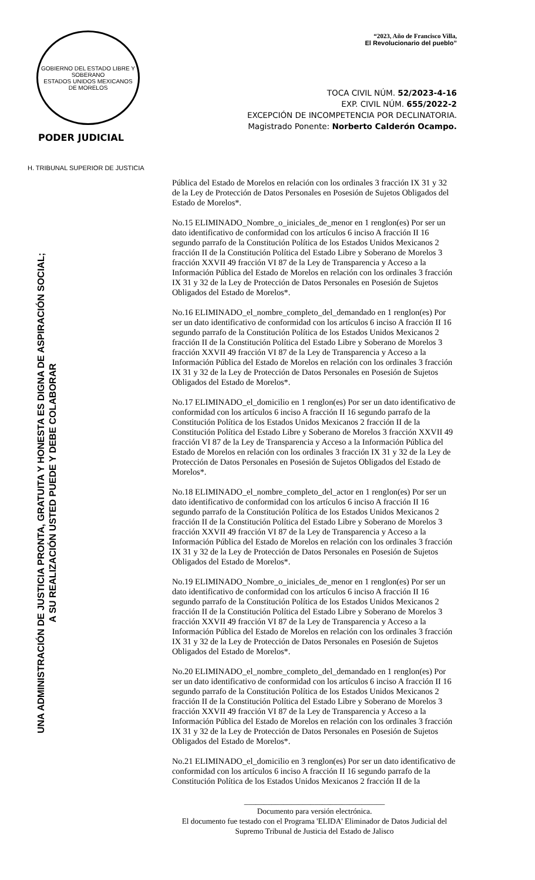GOBIERNO DEL ESTADO LIBRE Y SOBERANO
ESTADOS UNIDOS MEXICANOS
DE MORELOS
PODER JUDICIAL
H. TRIBUNAL SUPERIOR DE JUSTICIA
UNA ADMINISTRACIÓN DE JUSTICIA PRONTA, GRATUITA Y HONESTA ES DIGNA DE ASPIRACIÓN SOCIAL;
A SU REALIZACIÓN USTED PUEDE Y DEBE COLABORAR
“2023, Año de Francisco Villa,
El Revolucionario del pueblo”
TOCA CIVIL NÚM. 52/2023-4-16
EXP. CIVIL NÚM. 655/2022-2
EXCEPCIÓN DE INCOMPETENCIA POR DECLINATORIA.
Magistrado Ponente: Norberto Calderón Ocampo.
Pública del Estado de Morelos en relación con los ordinales 3 fracción IX 31 y 32 de la Ley de Protección de Datos Personales en Posesión de Sujetos Obligados del Estado de Morelos*.
No.15 ELIMINADO_Nombre_o_iniciales_de_menor en 1 renglon(es) Por ser un dato identificativo de conformidad con los artículos 6 inciso A fracción II 16 segundo parrafo de la Constitución Política de los Estados Unidos Mexicanos 2 fracción II de la Constitución Política del Estado Libre y Soberano de Morelos 3 fracción XXVII 49 fracción VI 87 de la Ley de Transparencia y Acceso a la Información Pública del Estado de Morelos en relación con los ordinales 3 fracción IX 31 y 32 de la Ley de Protección de Datos Personales en Posesión de Sujetos Obligados del Estado de Morelos*.
No.16 ELIMINADO_el_nombre_completo_del_demandado en 1 renglon(es) Por ser un dato identificativo de conformidad con los artículos 6 inciso A fracción II 16 segundo parrafo de la Constitución Política de los Estados Unidos Mexicanos 2 fracción II de la Constitución Política del Estado Libre y Soberano de Morelos 3 fracción XXVII 49 fracción VI 87 de la Ley de Transparencia y Acceso a la Información Pública del Estado de Morelos en relación con los ordinales 3 fracción IX 31 y 32 de la Ley de Protección de Datos Personales en Posesión de Sujetos Obligados del Estado de Morelos*.
No.17 ELIMINADO_el_domicilio en 1 renglon(es) Por ser un dato identificativo de conformidad con los artículos 6 inciso A fracción II 16 segundo parrafo de la Constitución Política de los Estados Unidos Mexicanos 2 fracción II de la Constitución Política del Estado Libre y Soberano de Morelos 3 fracción XXVII 49 fracción VI 87 de la Ley de Transparencia y Acceso a la Información Pública del Estado de Morelos en relación con los ordinales 3 fracción IX 31 y 32 de la Ley de Protección de Datos Personales en Posesión de Sujetos Obligados del Estado de Morelos*.
No.18 ELIMINADO_el_nombre_completo_del_actor en 1 renglon(es) Por ser un dato identificativo de conformidad con los artículos 6 inciso A fracción II 16 segundo parrafo de la Constitución Política de los Estados Unidos Mexicanos 2 fracción II de la Constitución Política del Estado Libre y Soberano de Morelos 3 fracción XXVII 49 fracción VI 87 de la Ley de Transparencia y Acceso a la Información Pública del Estado de Morelos en relación con los ordinales 3 fracción IX 31 y 32 de la Ley de Protección de Datos Personales en Posesión de Sujetos Obligados del Estado de Morelos*.
No.19 ELIMINADO_Nombre_o_iniciales_de_menor en 1 renglon(es) Por ser un dato identificativo de conformidad con los artículos 6 inciso A fracción II 16 segundo parrafo de la Constitución Política de los Estados Unidos Mexicanos 2 fracción II de la Constitución Política del Estado Libre y Soberano de Morelos 3 fracción XXVII 49 fracción VI 87 de la Ley de Transparencia y Acceso a la Información Pública del Estado de Morelos en relación con los ordinales 3 fracción IX 31 y 32 de la Ley de Protección de Datos Personales en Posesión de Sujetos Obligados del Estado de Morelos*.
No.20 ELIMINADO_el_nombre_completo_del_demandado en 1 renglon(es) Por ser un dato identificativo de conformidad con los artículos 6 inciso A fracción II 16 segundo parrafo de la Constitución Política de los Estados Unidos Mexicanos 2 fracción II de la Constitución Política del Estado Libre y Soberano de Morelos 3 fracción XXVII 49 fracción VI 87 de la Ley de Transparencia y Acceso a la Información Pública del Estado de Morelos en relación con los ordinales 3 fracción IX 31 y 32 de la Ley de Protección de Datos Personales en Posesión de Sujetos Obligados del Estado de Morelos*.
No.21 ELIMINADO_el_domicilio en 3 renglon(es) Por ser un dato identificativo de conformidad con los artículos 6 inciso A fracción II 16 segundo parrafo de la Constitución Política de los Estados Unidos Mexicanos 2 fracción II de la
____________________________________
Documento para versión electrónica.
El documento fue testado con el Programa 'ELIDA' Eliminador de Datos Judicial del Supremo Tribunal de Justicia del Estado de Jalisco